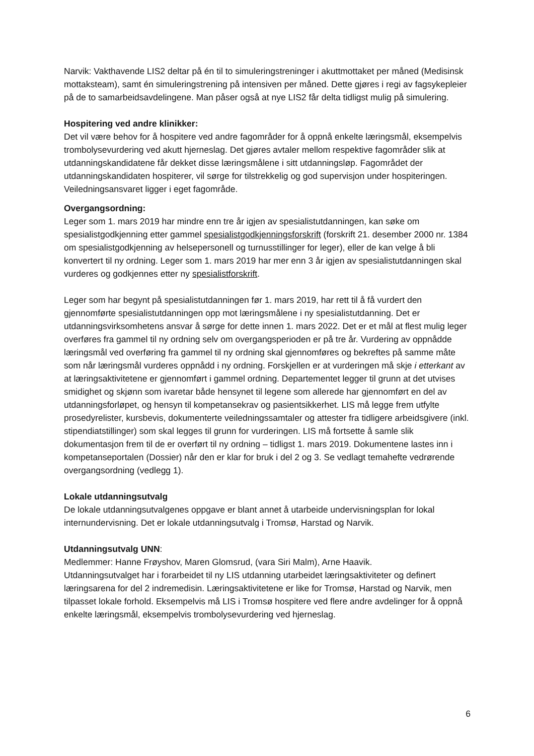Narvik: Vakthavende LIS2 deltar på én til to simuleringstreninger i akuttmottaket per måned (Medisinsk mottaksteam), samt én simuleringstrening på intensiven per måned. Dette gjøres i regi av fagsykepleier på de to samarbeidsavdelingene. Man påser også at nye LIS2 får delta tidligst mulig på simulering.
Hospitering ved andre klinikker:
Det vil være behov for å hospitere ved andre fagområder for å oppnå enkelte læringsmål, eksempelvis trombolysevurdering ved akutt hjerneslag. Det gjøres avtaler mellom respektive fagområder slik at utdanningskandidatene får dekket disse læringsmålene i sitt utdanningsløp. Fagområdet der utdanningskandidaten hospiterer, vil sørge for tilstrekkelig og god supervisjon under hospiteringen. Veiledningsansvaret ligger i eget fagområde.
Overgangsordning:
Leger som 1. mars 2019 har mindre enn tre år igjen av spesialistutdanningen, kan søke om spesialistgodkjenning etter gammel spesialistgodkjenningsforskrift (forskrift 21. desember 2000 nr. 1384 om spesialistgodkjenning av helsepersonell og turnusstillinger for leger), eller de kan velge å bli konvertert til ny ordning. Leger som 1. mars 2019 har mer enn 3 år igjen av spesialistutdanningen skal vurderes og godkjennes etter ny spesialistforskrift.
Leger som har begynt på spesialistutdanningen før 1. mars 2019, har rett til å få vurdert den gjennomførte spesialistutdanningen opp mot læringsmålene i ny spesialistutdanning. Det er utdanningsvirksomhetens ansvar å sørge for dette innen 1. mars 2022. Det er et mål at flest mulig leger overføres fra gammel til ny ordning selv om overgangsperioden er på tre år. Vurdering av oppnådde læringsmål ved overføring fra gammel til ny ordning skal gjennomføres og bekreftes på samme måte som når læringsmål vurderes oppnådd i ny ordning. Forskjellen er at vurderingen må skje i etterkant av at læringsaktivitetene er gjennomført i gammel ordning. Departementet legger til grunn at det utvises smidighet og skjønn som ivaretar både hensynet til legene som allerede har gjennomført en del av utdanningsforløpet, og hensyn til kompetansekrav og pasientsikkerhet. LIS må legge frem utfylte prosedyrelister, kursbevis, dokumenterte veiledningssamtaler og attester fra tidligere arbeidsgivere (inkl. stipendiatstillinger) som skal legges til grunn for vurderingen. LIS må fortsette å samle slik dokumentasjon frem til de er overført til ny ordning – tidligst 1. mars 2019. Dokumentene lastes inn i kompetanseportalen (Dossier) når den er klar for bruk i del 2 og 3. Se vedlagt temahefte vedrørende overgangsordning (vedlegg 1).
Lokale utdanningsutvalg
De lokale utdanningsutvalgenes oppgave er blant annet å utarbeide undervisningsplan for lokal internundervisning. Det er lokale utdanningsutvalg i Tromsø, Harstad og Narvik.
Utdanningsutvalg UNN:
Medlemmer: Hanne Frøyshov, Maren Glomsrud, (vara Siri Malm), Arne Haavik.
Utdanningsutvalget har i forarbeidet til ny LIS utdanning utarbeidet læringsaktiviteter og definert læringsarena for del 2 indremedisin. Læringsaktivitetene er like for Tromsø, Harstad og Narvik, men tilpasset lokale forhold. Eksempelvis må LIS i Tromsø hospitere ved flere andre avdelinger for å oppnå enkelte læringsmål, eksempelvis trombolysevurdering ved hjerneslag.
6